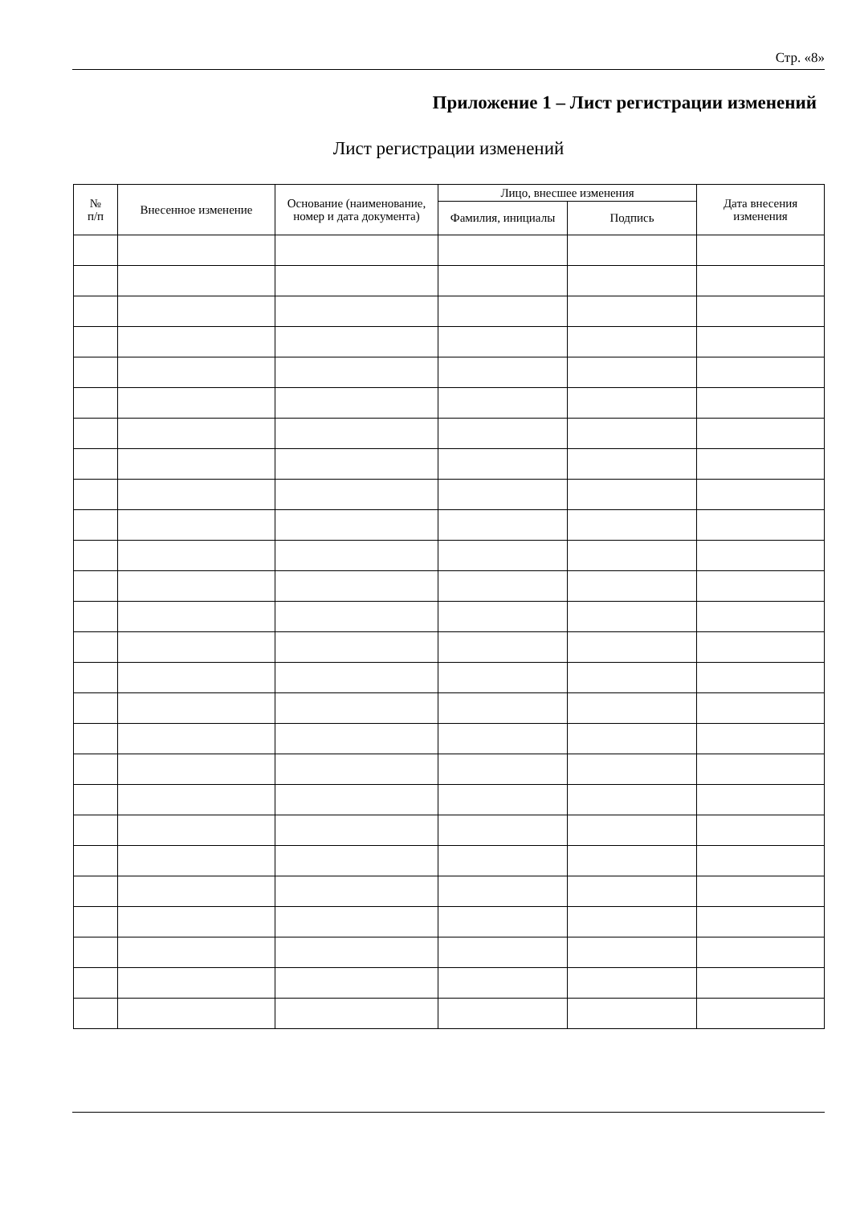Стр. «8»
Приложение 1 – Лист регистрации изменений
Лист регистрации изменений
| № п/п | Внесенное изменение | Основание (наименование, номер и дата документа) | Лицо, внесшее изменения | | Дата внесения изменения |
| --- | --- | --- | --- | --- | --- |
| | | | Фамилия, инициалы | Подпись | |